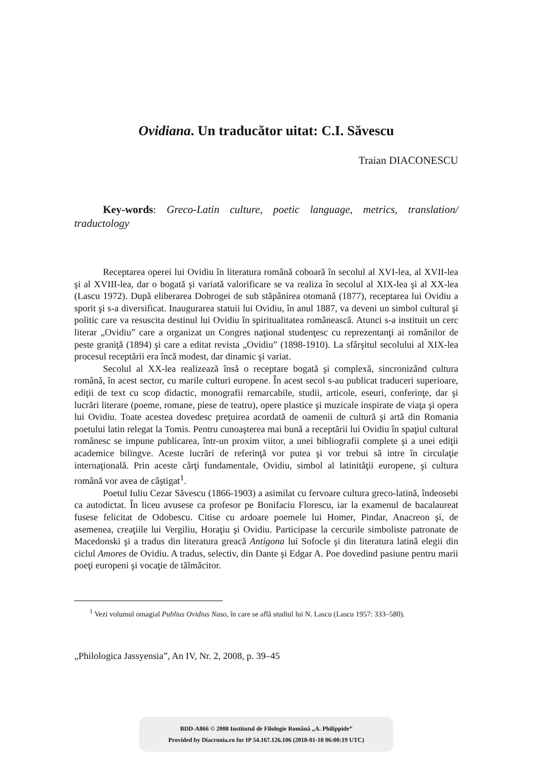Ovidiana. Un traducător uitat: C.I. Săvescu
Traian DIACONESCU
Key-words: Greco-Latin culture, poetic language, metrics, translation/ traductology
Receptarea operei lui Ovidiu în literatura română coboară în secolul al XVI-lea, al XVII-lea şi al XVIII-lea, dar o bogată şi variată valorificare se va realiza în secolul al XIX-lea şi al XX-lea (Lascu 1972). După eliberarea Dobrogei de sub stăpânirea otomană (1877), receptarea lui Ovidiu a sporit şi s-a diversificat. Inaugurarea statuii lui Ovidiu, în anul 1887, va deveni un simbol cultural şi politic care va resuscita destinul lui Ovidiu în spiritualitatea românească. Atunci s-a instituit un cerc literar „Ovidiu” care a organizat un Congres naţional studenţesc cu reprezentanţi ai românilor de peste graniţă (1894) şi care a editat revista „Ovidiu” (1898-1910). La sfârşitul secolului al XIX-lea procesul receptării era încă modest, dar dinamic şi variat.
Secolul al XX-lea realizează însă o receptare bogată şi complexă, sincronizând cultura română, în acest sector, cu marile culturi europene. În acest secol s-au publicat traduceri superioare, ediţii de text cu scop didactic, monografii remarcabile, studii, articole, eseuri, conferinţe, dar şi lucrări literare (poeme, romane, piese de teatru), opere plastice şi muzicale inspirate de viaţa şi opera lui Ovidiu. Toate acestea dovedesc preţuirea acordată de oamenii de cultură şi artă din Romania poetului latin relegat la Tomis. Pentru cunoaşterea mai bună a receptării lui Ovidiu în spaţiul cultural românesc se impune publicarea, într-un proxim viitor, a unei bibliografii complete şi a unei ediţii academice bilingve. Aceste lucrări de referinţă vor putea şi vor trebui să intre în circulaţie internaţională. Prin aceste cărţi fundamentale, Ovidiu, simbol al latinităţii europene, şi cultura română vor avea de câştigat<sup>1</sup>.
Poetul Iuliu Cezar Săvescu (1866-1903) a asimilat cu fervoare cultura greco-latină, îndeosebi ca autodictat. În liceu avusese ca profesor pe Bonifaciu Florescu, iar la examenul de bacalaureat fusese felicitat de Odobescu. Citise cu ardoare poemele lui Homer, Pindar, Anacreon şi, de asemenea, creaţiile lui Vergiliu, Horaţiu şi Ovidiu. Participase la cercurile simboliste patronate de Macedonski şi a tradus din literatura greacă Antigona lui Sofocle şi din literatura latină elegii din ciclul Amores de Ovidiu. A tradus, selectiv, din Dante şi Edgar A. Poe dovedind pasiune pentru marii poeţi europeni şi vocaţie de tălmăcitor.
<sup>1</sup> Vezi volumul omagial Publius Ovidius Naso, în care se află studiul lui N. Lascu (Lascu 1957: 333–580).
„Philologica Jassyensia”, An IV, Nr. 2, 2008, p. 39–45
BDD-A866 © 2008 Institutul de Filologie Română „A. Philippide”
Provided by Diacronia.ro for IP 54.167.126.106 (2018-01-18 06:00:19 UTC)